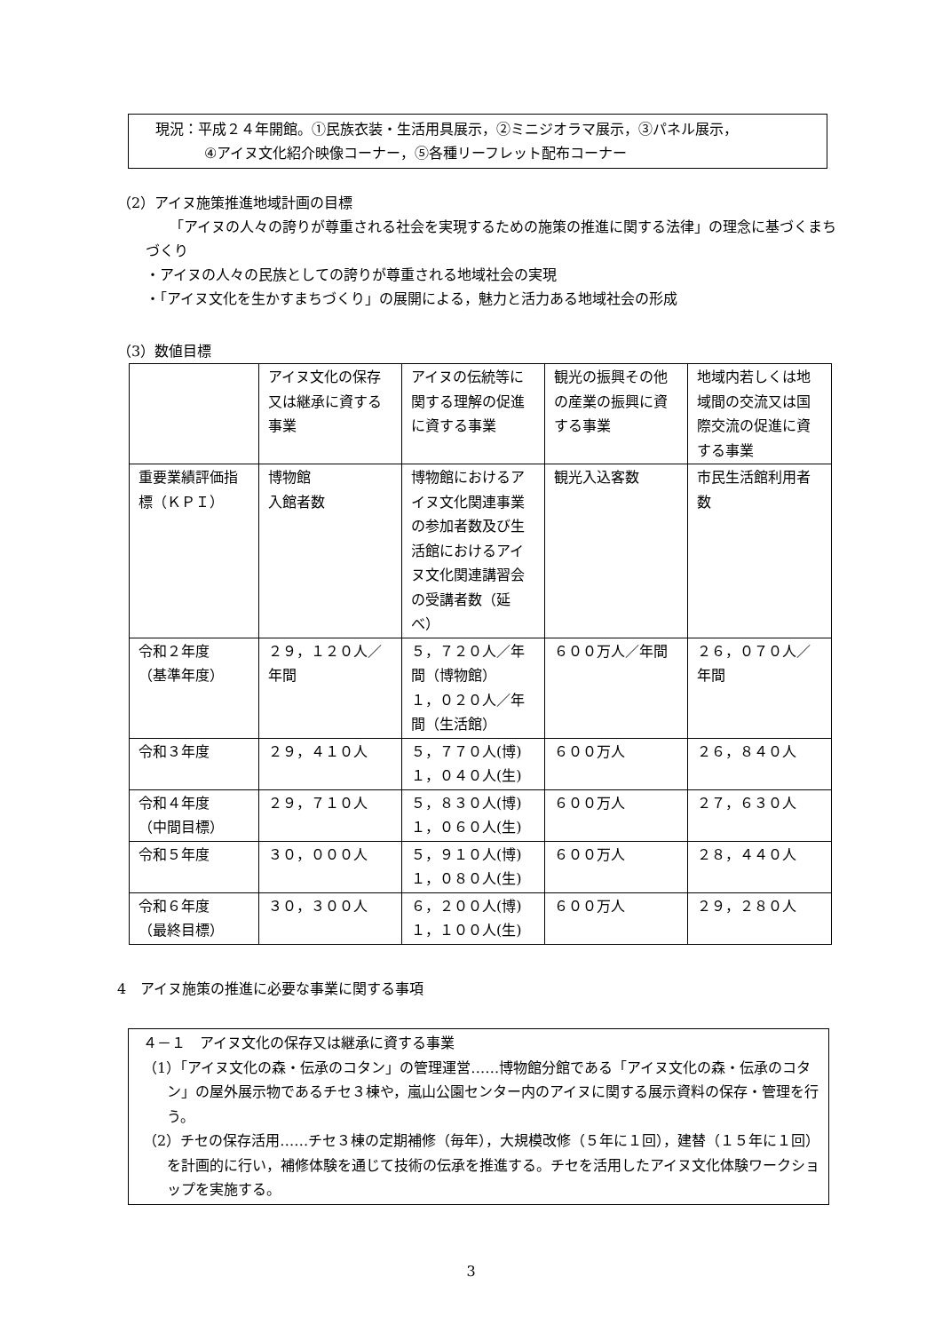現況：平成２４年開館。①民族衣装・生活用具展示，②ミニジオラマ展示，③パネル展示，
④アイヌ文化紹介映像コーナー，⑤各種リーフレット配布コーナー
（2）アイヌ施策推進地域計画の目標
「アイヌの人々の誇りが尊重される社会を実現するための施策の推進に関する法律」の理念に基づくまちづくり
・アイヌの人々の民族としての誇りが尊重される地域社会の実現
・「アイヌ文化を生かすまちづくり」の展開による，魅力と活力ある地域社会の形成
（3）数値目標
| | アイヌ文化の保存又は継承に資する事業 | アイヌの伝統等に関する理解の促進に資する事業 | 観光の振興その他の産業の振興に資する事業 | 地域内若しくは地域間の交流又は国際交流の促進に資する事業 |
| 重要業績評価指標（ＫＰＩ） | 博物館 入館者数 | 博物館におけるアイヌ文化関連事業の参加者数及び生活館におけるアイヌ文化関連講習会の受講者数（延べ） | 観光入込客数 | 市民生活館利用者数 |
| 令和２年度 （基準年度） | ２９，１２０人／年間 | ５，７２０人／年間（博物館） １，０２０人／年間（生活館） | ６００万人／年間 | ２６，０７０人／年間 |
| 令和３年度 | ２９，４１０人 | ５，７７０人(博) １，０４０人(生) | ６００万人 | ２６，８４０人 |
| 令和４年度 （中間目標） | ２９，７１０人 | ５，８３０人(博) １，０６０人(生) | ６００万人 | ２７，６３０人 |
| 令和５年度 | ３０，０００人 | ５，９１０人(博) １，０８０人(生) | ６００万人 | ２８，４４０人 |
| 令和６年度 （最終目標） | ３０，３００人 | ６，２００人(博) １，１００人(生) | ６００万人 | ２９，２８０人 |
4　アイヌ施策の推進に必要な事業に関する事項
４－１　アイヌ文化の保存又は継承に資する事業
（1）「アイヌ文化の森・伝承のコタン」の管理運営……博物館分館である「アイヌ文化の森・伝承のコタン」の屋外展示物であるチセ３棟や，嵐山公園センター内のアイヌに関する展示資料の保存・管理を行う。
（2）チセの保存活用……チセ３棟の定期補修（毎年），大規模改修（５年に１回），建替（１５年に１回）を計画的に行い，補修体験を通じて技術の伝承を推進する。チセを活用したアイヌ文化体験ワークショップを実施する。
3